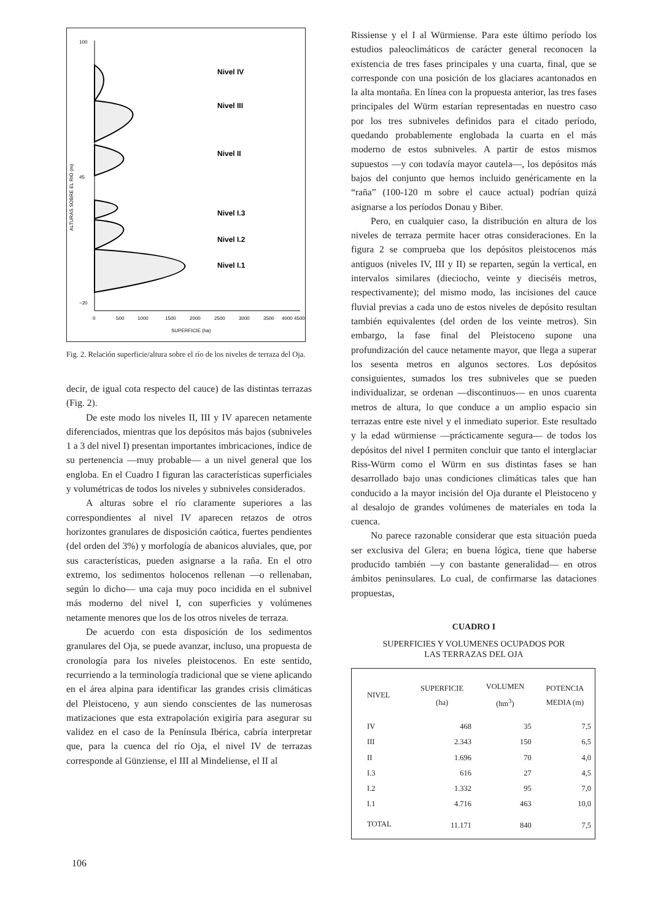Nivel IV
Nivel III
Nivel II
Nivel I.3
Nivel I.2
Nivel I.1
100
45
−20
ALTURAS SOBRE EL RIO (m)
0
500
1000
1500
2000
2500
3000
3500
4000 4500
SUPERFICIE (ha)
Fig. 2. Relación superficie/altura sobre el río de los niveles de terraza del Oja.
decir, de igual cota respecto del cauce) de las distintas terrazas (Fig. 2).
De este modo los niveles II, III y IV aparecen netamente diferenciados, mientras que los depósitos más bajos (subniveles 1 a 3 del nivel I) presentan importantes imbricaciones, índice de su pertenencia —muy probable— a un nivel general que los engloba. En el Cuadro I figuran las características superficiales y volumétricas de todos los niveles y subniveles considerados.
A alturas sobre el río claramente superiores a las correspondientes al nivel IV aparecen retazos de otros horizontes granulares de disposición caótica, fuertes pendientes (del orden del 3%) y morfología de abanicos aluviales, que, por sus características, pueden asignarse a la raña. En el otro extremo, los sedimentos holocenos rellenan —o rellenaban, según lo dicho— una caja muy poco incidida en el subnivel más moderno del nivel I, con superficies y volúmenes netamente menores que los de los otros niveles de terraza.
De acuerdo con esta disposición de los sedimentos granulares del Oja, se puede avanzar, incluso, una propuesta de cronología para los niveles pleistocenos. En este sentido, recurriendo a la terminología tradicional que se viene aplicando en el área alpina para identificar las grandes crisis climáticas del Pleistoceno, y aun siendo conscientes de las numerosas matizaciones que esta extrapolación exigiría para asegurar su validez en el caso de la Península Ibérica, cabría interpretar que, para la cuenca del río Oja, el nivel IV de terrazas corresponde al Günziense, el III al Mindeliense, el II al
Rissiense y el I al Würmiense. Para este último período los estudios paleoclimáticos de carácter general reconocen la existencia de tres fases principales y una cuarta, final, que se corresponde con una posición de los glaciares acantonados en la alta montaña. En línea con la propuesta anterior, las tres fases principales del Würm estarían representadas en nuestro caso por los tres subniveles definidos para el citado período, quedando probablemente englobada la cuarta en el más moderno de estos subniveles. A partir de estos mismos supuestos —y con todavía mayor cautela—, los depósitos más bajos del conjunto que hemos incluido genéricamente en la “raña” (100-120 m sobre el cauce actual) podrían quizá asignarse a los períodos Donau y Biber.
Pero, en cualquier caso, la distribución en altura de los niveles de terraza permite hacer otras consideraciones. En la figura 2 se comprueba que los depósitos pleistocenos más antiguos (niveles IV, III y II) se reparten, según la vertical, en intervalos similares (dieciocho, veinte y dieciséis metros, respectivamente); del mismo modo, las incisiones del cauce fluvial previas a cada uno de estos niveles de depósito resultan también equivalentes (del orden de los veinte metros). Sin embargo, la fase final del Pleistoceno supone una profundización del cauce netamente mayor, que llega a superar los sesenta metros en algunos sectores. Los depósitos consiguientes, sumados los tres subniveles que se pueden individualizar, se ordenan —discontinuos— en unos cuarenta metros de altura, lo que conduce a un amplio espacio sin terrazas entre este nivel y el inmediato superior. Este resultado y la edad würmiense —prácticamente segura— de todos los depósitos del nivel I permiten concluir que tanto el interglaciar Riss-Würm como el Würm en sus distintas fases se han desarrollado bajo unas condiciones climáticas tales que han conducido a la mayor incisión del Oja durante el Pleistoceno y al desalojo de grandes volúmenes de materiales en toda la cuenca.
No parece razonable considerar que esta situación pueda ser exclusiva del Glera; en buena lógica, tiene que haberse producido también —y con bastante generalidad— en otros ámbitos peninsulares. Lo cual, de confirmarse las dataciones propuestas,
CUADRO I
SUPERFICIES Y VOLUMENES OCUPADOS POR
LAS TERRAZAS DEL OJA
| NIVEL | SUPERFICIE (ha) | VOLUMEN (hm<sup>3</sup>) | POTENCIA MEDIA (m) |
| --- | --- | --- | --- |
| IV | 468 | 35 | 7,5 |
| III | 2.343 | 150 | 6,5 |
| II | 1.696 | 70 | 4,0 |
| I.3 | 616 | 27 | 4,5 |
| I.2 | 1.332 | 95 | 7,0 |
| I.1 | 4.716 | 463 | 10,0 |
| TOTAL | 11.171 | 840 | 7,5 |
106